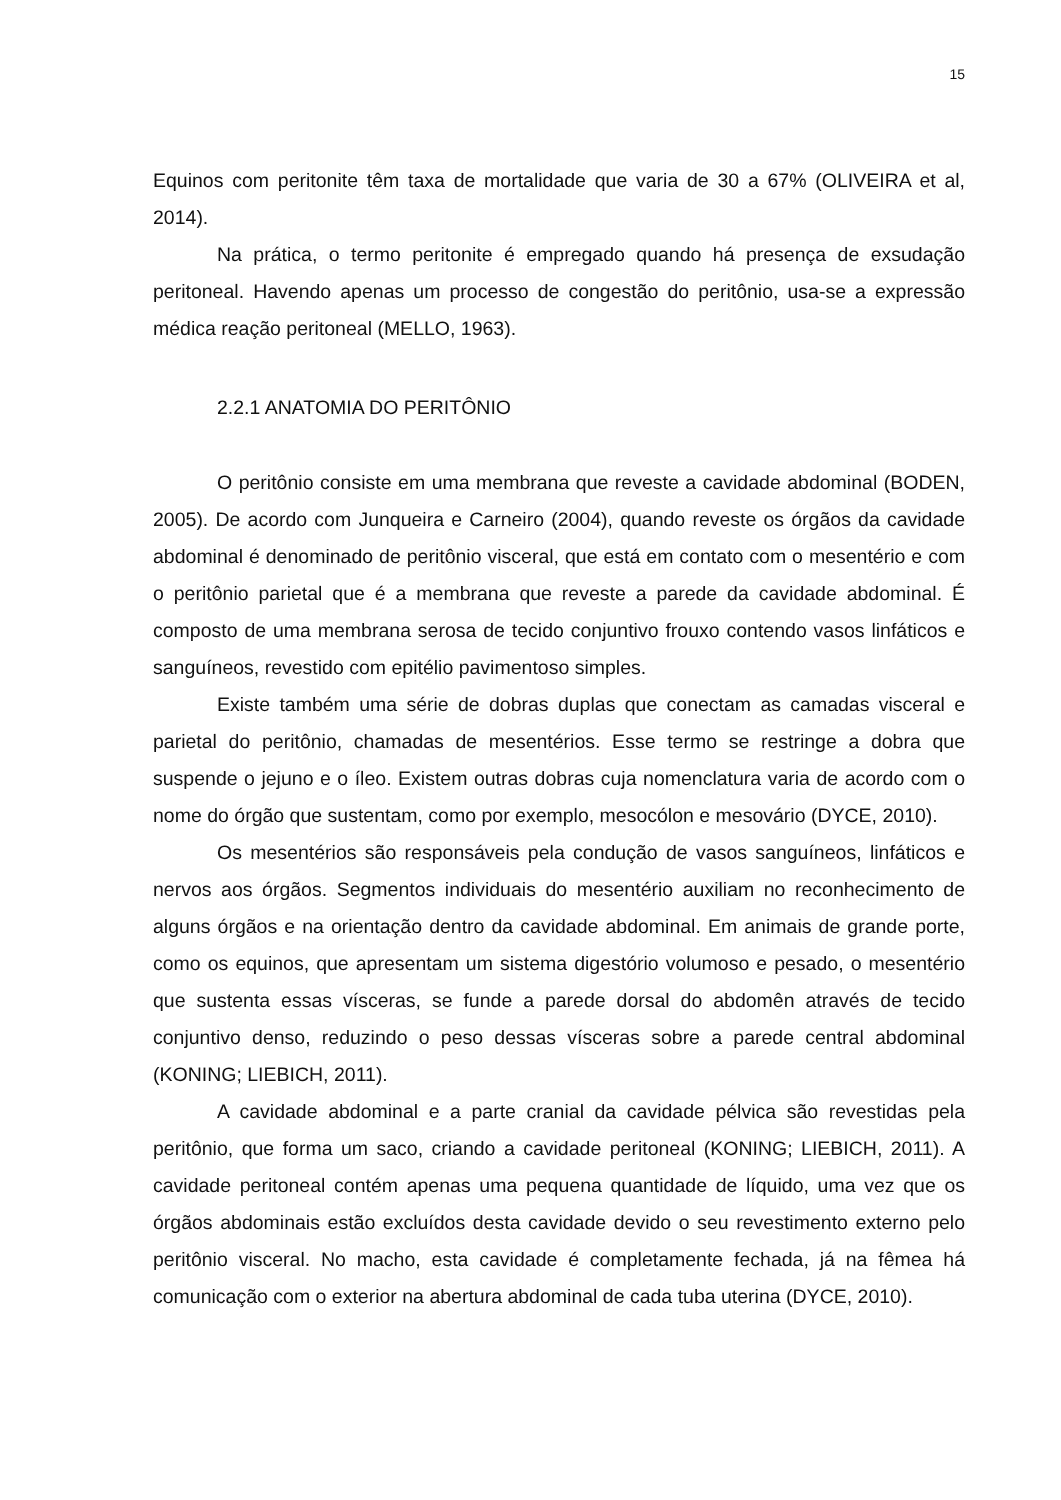15
Equinos com peritonite têm taxa de mortalidade que varia de 30 a 67% (OLIVEIRA et al, 2014).
Na prática, o termo peritonite é empregado quando há presença de exsudação peritoneal. Havendo apenas um processo de congestão do peritônio, usa-se a expressão médica reação peritoneal (MELLO, 1963).
2.2.1 ANATOMIA DO PERITÔNIO
O peritônio consiste em uma membrana que reveste a cavidade abdominal (BODEN, 2005). De acordo com Junqueira e Carneiro (2004), quando reveste os órgãos da cavidade abdominal é denominado de peritônio visceral, que está em contato com o mesentério e com o peritônio parietal que é a membrana que reveste a parede da cavidade abdominal. É composto de uma membrana serosa de tecido conjuntivo frouxo contendo vasos linfáticos e sanguíneos, revestido com epitélio pavimentoso simples.
Existe também uma série de dobras duplas que conectam as camadas visceral e parietal do peritônio, chamadas de mesentérios. Esse termo se restringe a dobra que suspende o jejuno e o íleo. Existem outras dobras cuja nomenclatura varia de acordo com o nome do órgão que sustentam, como por exemplo, mesocólon e mesovário (DYCE, 2010).
Os mesentérios são responsáveis pela condução de vasos sanguíneos, linfáticos e nervos aos órgãos. Segmentos individuais do mesentério auxiliam no reconhecimento de alguns órgãos e na orientação dentro da cavidade abdominal. Em animais de grande porte, como os equinos, que apresentam um sistema digestório volumoso e pesado, o mesentério que sustenta essas vísceras, se funde a parede dorsal do abdomên através de tecido conjuntivo denso, reduzindo o peso dessas vísceras sobre a parede central abdominal (KONING; LIEBICH, 2011).
A cavidade abdominal e a parte cranial da cavidade pélvica são revestidas pela peritônio, que forma um saco, criando a cavidade peritoneal (KONING; LIEBICH, 2011). A cavidade peritoneal contém apenas uma pequena quantidade de líquido, uma vez que os órgãos abdominais estão excluídos desta cavidade devido o seu revestimento externo pelo peritônio visceral. No macho, esta cavidade é completamente fechada, já na fêmea há comunicação com o exterior na abertura abdominal de cada tuba uterina (DYCE, 2010).